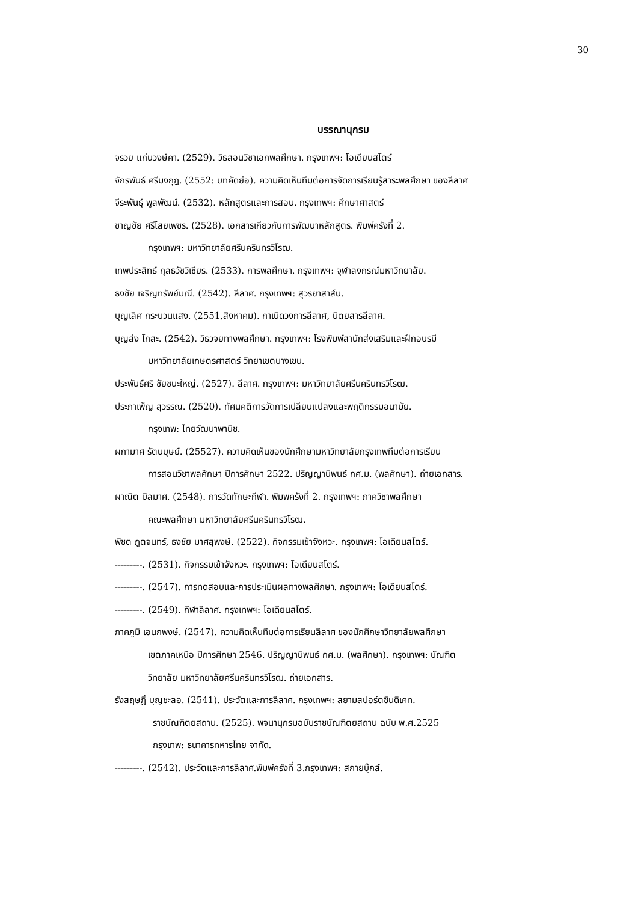30
บรรณานุกรม
จรวย แก่นวงษ์คา. (2529). วิธสอนวิชาเอกพลศึกษา. กรุงเทพฯ: โอเดียนสโตร์
จักรพันธ์ ศรีมงกุฎ. (2552: บทคัดย่อ). ความคิดเห็นทีมต่อการจัดการเรียนรู้สาระพลศึกษา ของลีลาศ
จีระพันธุ์ พูลพัฒน์. (2532). หลักสูตรและการสอน. กรุงเทพฯ: ศึกษาศาสตร์
ชาญชัย ศรีไสยเพชร. (2528). เอกสารเกียวกับการพัฒนาหลักสูตร. พิมพ์ครังที่ 2.
กรุงเทพฯ: มหาวิทยาลัยศรีนครินทรวิโรฒ.
เทพประสิทธ์ กุลธวัชวิเชียร. (2533). การพลศึกษา. กรุงเทพฯ: จุฬาลงกรณ์มหาวิทยาลัย.
ธงชัย เจริญทรัพย์มณี. (2542). ลีลาศ. กรุงเทพฯ: สุวรยาสาส์น.
บุญเลิศ กระบวนแสง. (2551,สิงหาคม). กาเนิดวงการลีลาศ, นิตยสารลีลาศ.
บุญส่ง โกสะ. (2542). วิธวจยทางพลศึกษา. กรุงเทพฯ: โรงพิมพ์สานักส่งเสริมและฝึกอบรมี
มหาวิทยาลัยเกษตรศาสตร์ วิทยาเขตบางเขน.
ประพันธ์ศริ ชัยชนะใหญ่. (2527). ลีลาศ. กรุงเทพฯ: มหาวิทยาลัยศรีนครินทรวิโรฒ.
ประภาเพ็ญ สุวรรณ. (2520). ทัศนคติการวัดการเปลียนแปลงและพฤติกรรมอนามัย.
กรุงเทพ: ไทยวัฒนาพานิช.
ผกามาศ รัตนบุษย์. (25527). ความคิดเห็นของนักศึกษามหาวิทยาลัยกรุงเทพทีมต่อการเรียน
การสอนวิชาพลศึกษา ปีการศึกษา 2522. ปริญญานิพนธ์ กศ.ม. (พลศึกษา). ถ่ายเอกสาร.
ผาณิต บิลมาศ. (2548). การวัดทักษะกีฬา. พิมพครังที่ 2. กรุงเทพฯ: ภาควิชาพลศึกษา
คณะพลศึกษา มหาวิทยาลัยศรีนครินทรวิโรฒ.
พิชต ภูตจนทร์, ธงชัย มาศสุพงษ์. (2522). กิจกรรมเข้าจังหวะ. กรุงเทพฯ: โอเดียนสโตร์.
---------. (2531). กิจกรรมเข้าจังหวะ. กรุงเทพฯ: โอเดียนสโตร์.
---------. (2547). การทดสอบและการประเมินผลทางพลศึกษา. กรุงเทพฯ: โอเดียนสโตร์.
---------. (2549). กีฬาลีลาศ. กรุงเทพฯ: โอเดียนสโตร์.
ภาคภูมิ เอนกพงษ์. (2547). ความคิดเห็นทีมต่อการเรียนลีลาศ ของนักศึกษาวิทยาลัยพลศึกษา
เขตภาคเหนือ ปีการศึกษา 2546. ปริญญานิพนธ์ กศ.ม. (พลศึกษา). กรุงเทพฯ: บัณฑิต
วิทยาลัย มหาวิทยาลัยศรีนครินทรวิโรฒ. ถ่ายเอกสาร.
รังสฤษฎิ์ บุญชะลอ. (2541). ประวัตและการลีลาศ. กรุงเทพฯ: สยามสปอร์ตซินดิเคท.
ราชบัณฑิตยสถาน. (2525). พจนานุกรมฉบับราชบัณฑิตยสถาน ฉบับ พ.ศ.2525
กรุงเทพ: ธนาคารทหารไทย จากัด.
---------. (2542). ประวัตและการลีลาศ.พิมพ์ครังที่ 3.กรุงเทพฯ: สกายบุ๊กส์.